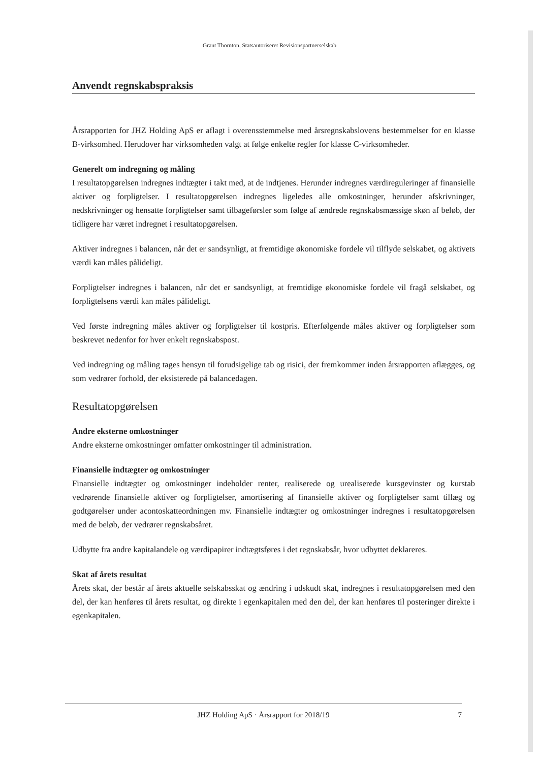Grant Thornton, Statsautoriseret Revisionspartnerselskab
Anvendt regnskabspraksis
Årsrapporten for JHZ Holding ApS er aflagt i overensstemmelse med årsregnskabslovens bestemmelser for en klasse B-virksomhed. Herudover har virksomheden valgt at følge enkelte regler for klasse C-virksomheder.
Generelt om indregning og måling
I resultatopgørelsen indregnes indtægter i takt med, at de indtjenes. Herunder indregnes værdireguleringer af finansielle aktiver og forpligtelser. I resultatopgørelsen indregnes ligeledes alle omkostninger, herunder afskrivninger, nedskrivninger og hensatte forpligtelser samt tilbageførsler som følge af ændrede regnskabsmæssige skøn af beløb, der tidligere har været indregnet i resultatopgørelsen.
Aktiver indregnes i balancen, når det er sandsynligt, at fremtidige økonomiske fordele vil tilflyde selskabet, og aktivets værdi kan måles pålideligt.
Forpligtelser indregnes i balancen, når det er sandsynligt, at fremtidige økonomiske fordele vil fragå selskabet, og forpligtelsens værdi kan måles pålideligt.
Ved første indregning måles aktiver og forpligtelser til kostpris. Efterfølgende måles aktiver og forpligtelser som beskrevet nedenfor for hver enkelt regnskabspost.
Ved indregning og måling tages hensyn til forudsigelige tab og risici, der fremkommer inden årsrapporten aflægges, og som vedrører forhold, der eksisterede på balancedagen.
Resultatopgørelsen
Andre eksterne omkostninger
Andre eksterne omkostninger omfatter omkostninger til administration.
Finansielle indtægter og omkostninger
Finansielle indtægter og omkostninger indeholder renter, realiserede og urealiserede kursgevinster og kurstab vedrørende finansielle aktiver og forpligtelser, amortisering af finansielle aktiver og forpligtelser samt tillæg og godtgørelser under acontoskatteordningen mv. Finansielle indtægter og omkostninger indregnes i resultatopgørelsen med de beløb, der vedrører regnskabsåret.
Udbytte fra andre kapitalandele og værdipapirer indtægtsføres i det regnskabsår, hvor udbyttet deklareres.
Skat af årets resultat
Årets skat, der består af årets aktuelle selskabsskat og ændring i udskudt skat, indregnes i resultatopgørelsen med den del, der kan henføres til årets resultat, og direkte i egenkapitalen med den del, der kan henføres til posteringer direkte i egenkapitalen.
JHZ Holding ApS · Årsrapport for 2018/19 7